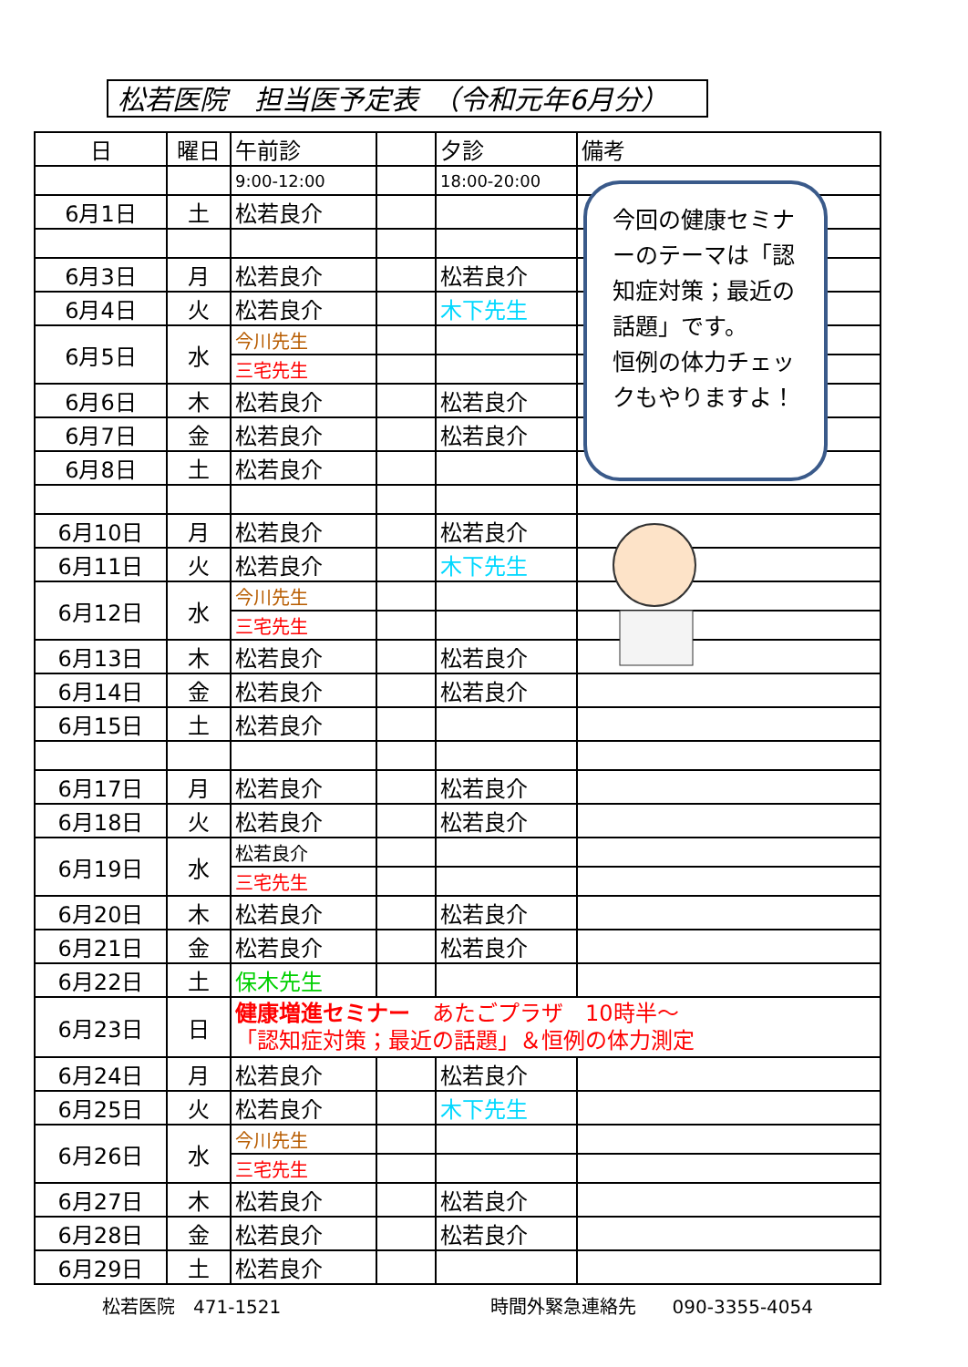松若医院　担当医予定表　（令和元年6月分）
| 日 | 曜日 | 午前診 | | 夕診 | 備考 |
| --- | --- | --- | --- | --- | --- |
| | | 9:00-12:00 | | 18:00-20:00 | |
| 6月1日 | 土 | 松若良介 | | | |
| 6月3日 | 月 | 松若良介 | | 松若良介 | |
| 6月4日 | 火 | 松若良介 | | 木下先生 | |
| 6月5日 | 水 | 今川先生 | | | |
| | | 三宅先生 | | | |
| 6月6日 | 木 | 松若良介 | | 松若良介 | |
| 6月7日 | 金 | 松若良介 | | 松若良介 | |
| 6月8日 | 土 | 松若良介 | | | |
| 6月10日 | 月 | 松若良介 | | 松若良介 | |
| 6月11日 | 火 | 松若良介 | | 木下先生 | |
| 6月12日 | 水 | 今川先生 | | | |
| | | 三宅先生 | | | |
| 6月13日 | 木 | 松若良介 | | 松若良介 | |
| 6月14日 | 金 | 松若良介 | | 松若良介 | |
| 6月15日 | 土 | 松若良介 | | | |
| 6月17日 | 月 | 松若良介 | | 松若良介 | |
| 6月18日 | 火 | 松若良介 | | 松若良介 | |
| 6月19日 | 水 | 松若良介 | | | |
| | | 三宅先生 | | | |
| 6月20日 | 木 | 松若良介 | | 松若良介 | |
| 6月21日 | 金 | 松若良介 | | 松若良介 | |
| 6月22日 | 土 | 保木先生 | | | |
| 6月23日 | 日 | 健康増進セミナー あたごプラザ 10時半～ 「認知症対策；最近の話題」＆恒例の体力測定 | | | |
| 6月24日 | 月 | 松若良介 | | 松若良介 | |
| 6月25日 | 火 | 松若良介 | | 木下先生 | |
| 6月26日 | 水 | 今川先生 | | | |
| | | 三宅先生 | | | |
| 6月27日 | 木 | 松若良介 | | 松若良介 | |
| 6月28日 | 金 | 松若良介 | | 松若良介 | |
| 6月29日 | 土 | 松若良介 | | | |
今回の健康セミナーのテーマは「認知症対策；最近の話題」です。
恒例の体力チェックもやりますよ！
松若医院　471-1521 時間外緊急連絡先　　090-3355-4054